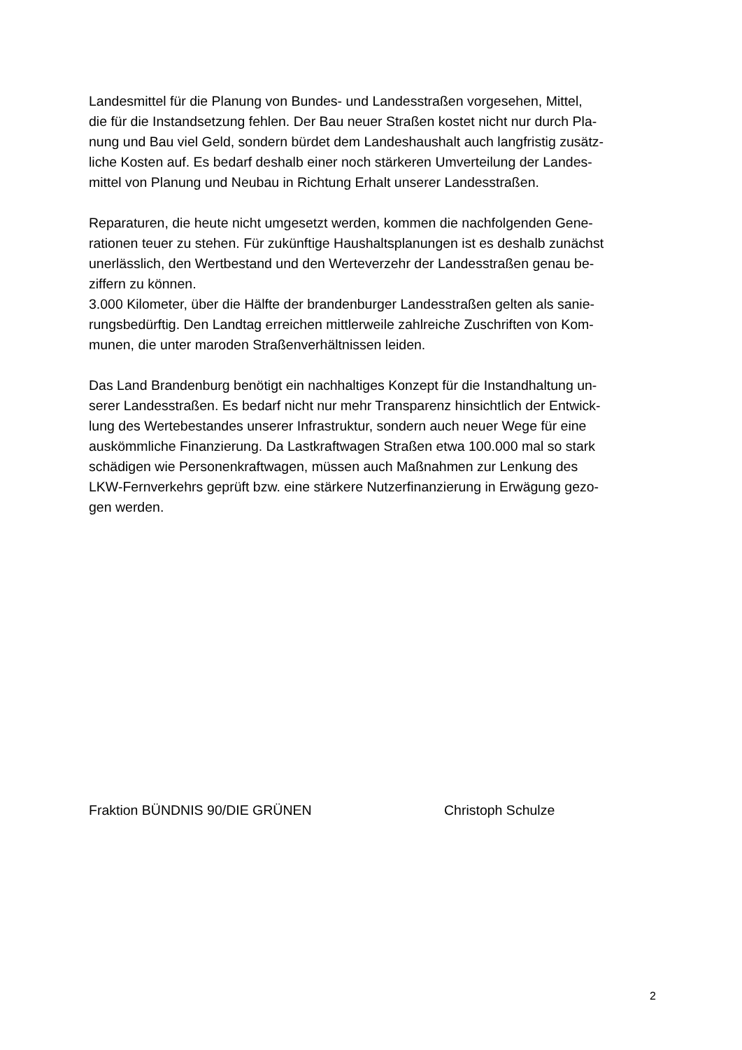Landesmittel für die Planung von Bundes- und Landesstraßen vorgesehen, Mittel,
die für die Instandsetzung fehlen. Der Bau neuer Straßen kostet nicht nur durch Pla-
nung und Bau viel Geld, sondern bürdet dem Landeshaushalt auch langfristig zusätz-
liche Kosten auf. Es bedarf deshalb einer noch stärkeren Umverteilung der Landes-
mittel von Planung und Neubau in Richtung Erhalt unserer Landesstraßen.
Reparaturen, die heute nicht umgesetzt werden, kommen die nachfolgenden Gene-
rationen teuer zu stehen. Für zukünftige Haushaltsplanungen ist es deshalb zunächst
unerlässlich, den Wertbestand und den Werteverzehr der Landesstraßen genau be-
ziffern zu können.
3.000 Kilometer, über die Hälfte der brandenburger Landesstraßen gelten als sanie-
rungsbedürftig. Den Landtag erreichen mittlerweile zahlreiche Zuschriften von Kom-
munen, die unter maroden Straßenverhältnissen leiden.
Das Land Brandenburg benötigt ein nachhaltiges Konzept für die Instandhaltung un-
serer Landesstraßen. Es bedarf nicht nur mehr Transparenz hinsichtlich der Entwick-
lung des Wertebestandes unserer Infrastruktur, sondern auch neuer Wege für eine
auskömmliche Finanzierung. Da Lastkraftwagen Straßen etwa 100.000 mal so stark
schädigen wie Personenkraftwagen, müssen auch Maßnahmen zur Lenkung des
LKW-Fernverkehrs geprüft bzw. eine stärkere Nutzerfinanzierung in Erwägung gezo-
gen werden.
Fraktion BÜNDNIS 90/DIE GRÜNEN Christoph Schulze
2